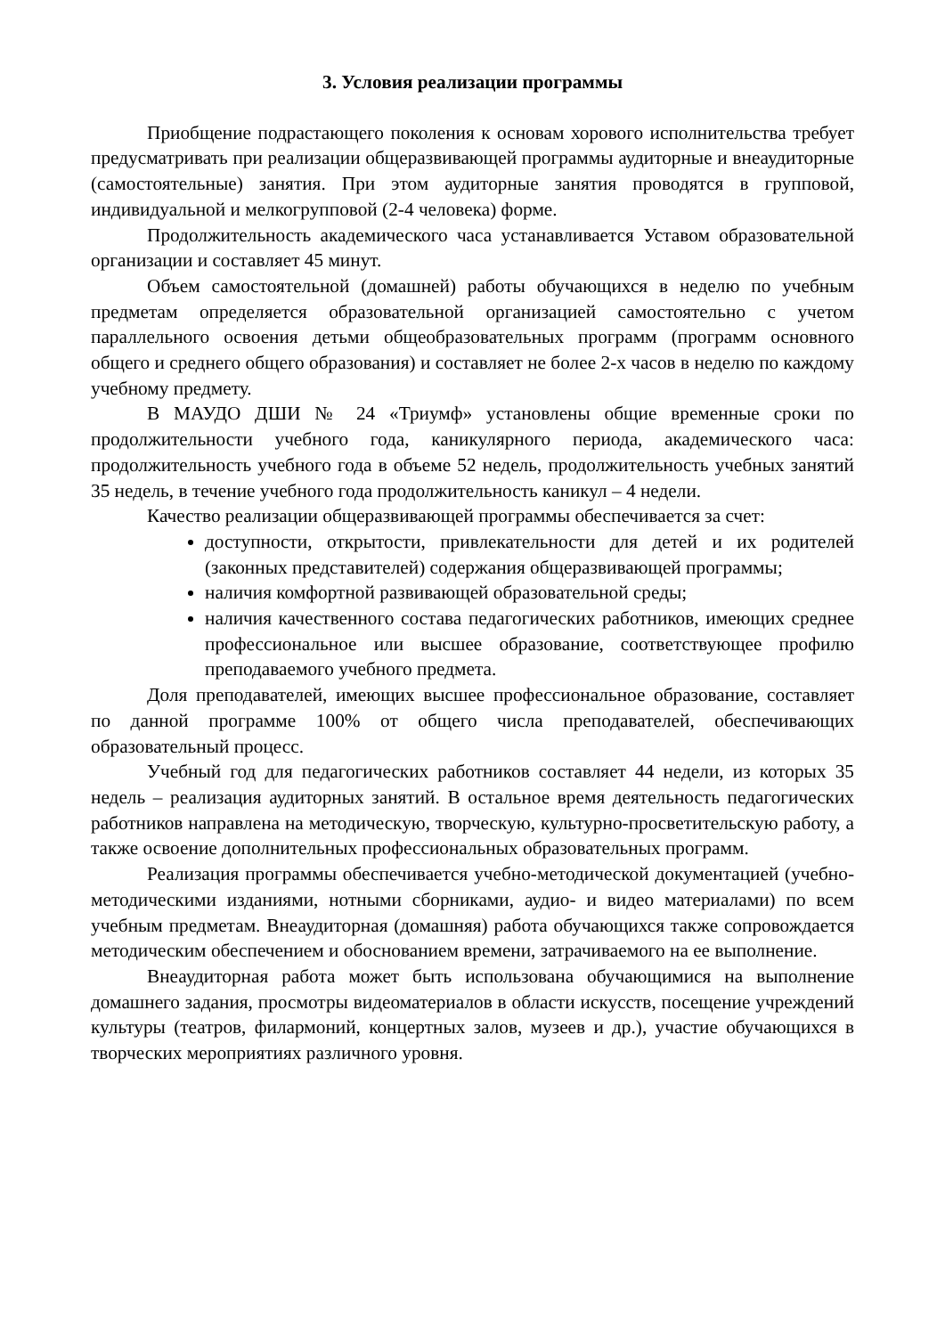3. Условия реализации программы
Приобщение подрастающего поколения к основам хорового исполнительства требует предусматривать при реализации общеразвивающей программы аудиторные и внеаудиторные (самостоятельные) занятия. При этом аудиторные занятия проводятся в групповой, индивидуальной и мелкогрупповой (2-4 человека) форме.
Продолжительность академического часа устанавливается Уставом образовательной организации и составляет 45 минут.
Объем самостоятельной (домашней) работы обучающихся в неделю по учебным предметам определяется образовательной организацией самостоятельно с учетом параллельного освоения детьми общеобразовательных программ (программ основного общего и среднего общего образования) и составляет не более 2-х часов в неделю по каждому учебному предмету.
В МАУДО ДШИ № 24 «Триумф» установлены общие временные сроки по продолжительности учебного года, каникулярного периода, академического часа: продолжительность учебного года в объеме 52 недель, продолжительность учебных занятий 35 недель, в течение учебного года продолжительность каникул – 4 недели.
Качество реализации общеразвивающей программы обеспечивается за счет:
доступности, открытости, привлекательности для детей и их родителей (законных представителей) содержания общеразвивающей программы;
наличия комфортной развивающей образовательной среды;
наличия качественного состава педагогических работников, имеющих среднее профессиональное или высшее образование, соответствующее профилю преподаваемого учебного предмета.
Доля преподавателей, имеющих высшее профессиональное образование, составляет по данной программе 100% от общего числа преподавателей, обеспечивающих образовательный процесс.
Учебный год для педагогических работников составляет 44 недели, из которых 35 недель – реализация аудиторных занятий. В остальное время деятельность педагогических работников направлена на методическую, творческую, культурно-просветительскую работу, а также освоение дополнительных профессиональных образовательных программ.
Реализация программы обеспечивается учебно-методической документацией (учебно-методическими изданиями, нотными сборниками, аудио- и видео материалами) по всем учебным предметам. Внеаудиторная (домашняя) работа обучающихся также сопровождается методическим обеспечением и обоснованием времени, затрачиваемого на ее выполнение.
Внеаудиторная работа может быть использована обучающимися на выполнение домашнего задания, просмотры видеоматериалов в области искусств, посещение учреждений культуры (театров, филармоний, концертных залов, музеев и др.), участие обучающихся в творческих мероприятиях различного уровня.